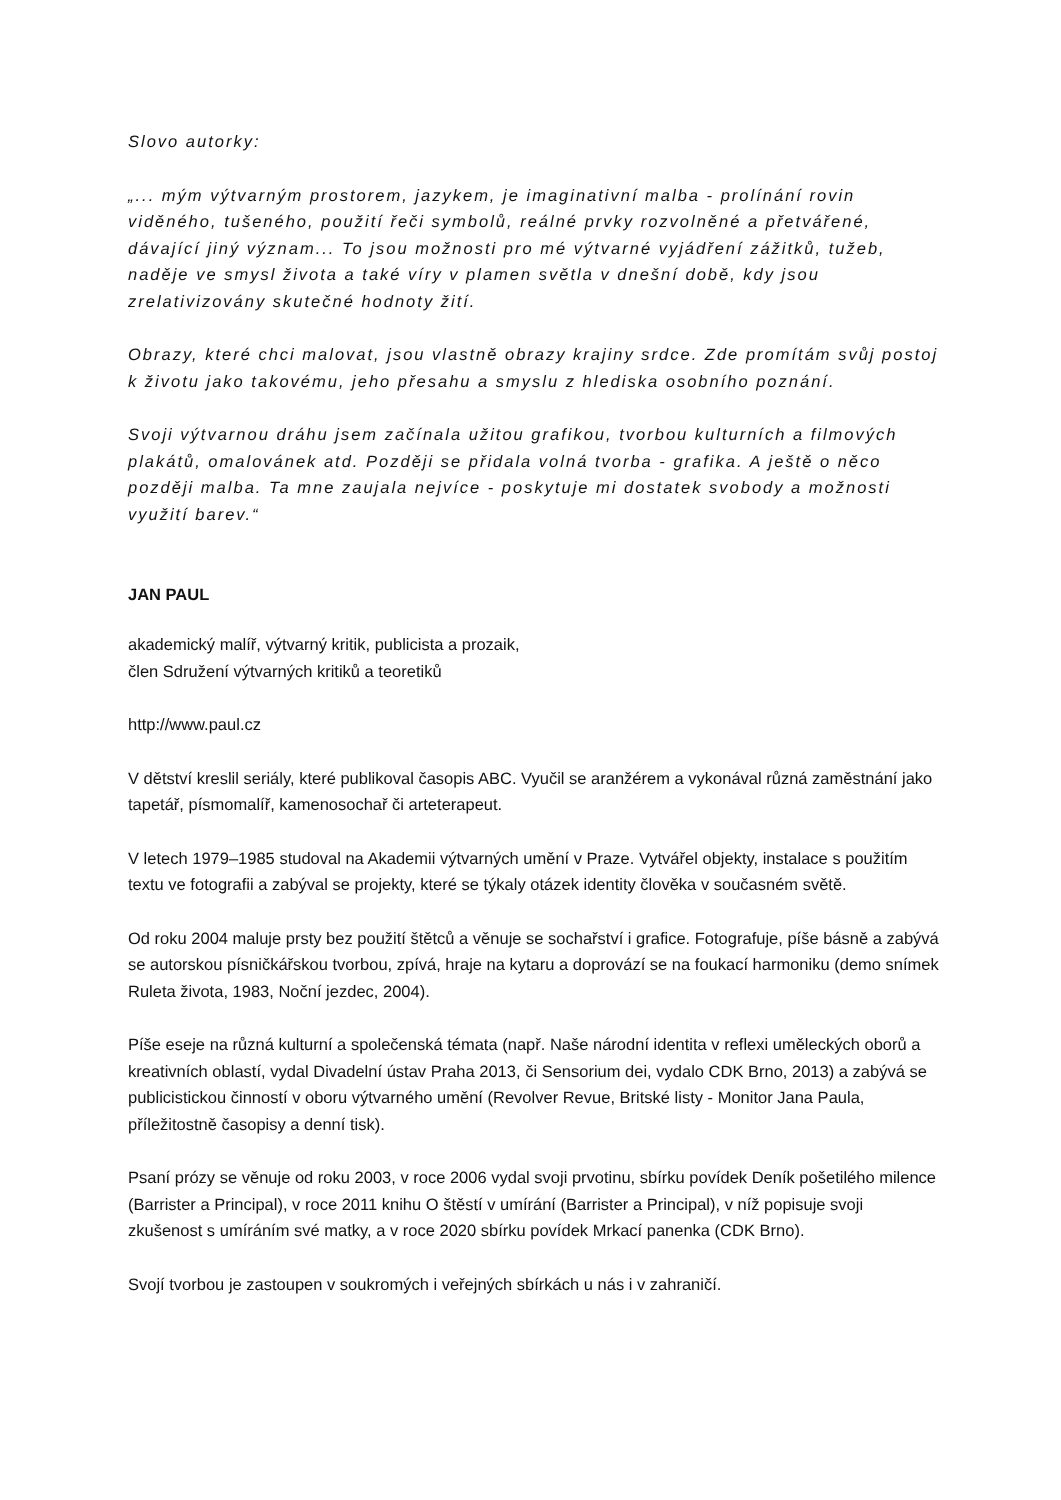Slovo autorky:
„... mým výtvarným prostorem, jazykem, je imaginativní malba - prolínání rovin viděného, tušeného, použití řeči symbolů, reálné prvky rozvolněné a přetvářené, dávající jiný význam... To jsou možnosti pro mé výtvarné vyjádření zážitků, tužeb, naděje ve smysl života a také víry v plamen světla v dnešní době, kdy jsou zrelativizovány skutečné hodnoty žití.
Obrazy, které chci malovat, jsou vlastně obrazy krajiny srdce. Zde promítám svůj postoj k životu jako takovému, jeho přesahu a smyslu z hlediska osobního poznání.
Svoji výtvarnou dráhu jsem začínala užitou grafikou, tvorbou kulturních a filmových plakátů, omalovánek atd. Později se přidala volná tvorba - grafika. A ještě o něco později malba. Ta mne zaujala nejvíce - poskytuje mi dostatek svobody a možnosti využití barev.“
JAN PAUL
akademický malíř, výtvarný kritik, publicista a prozaik,
člen Sdružení výtvarných kritiků a teoretiků
http://www.paul.cz
V dětství kreslil seriály, které publikoval časopis ABC. Vyučil se aranžérem a vykonával různá zaměstnání jako tapetář, písmomalíř, kamenosochař či arteterapeut.
V letech 1979–1985 studoval na Akademii výtvarných umění v Praze. Vytvářel objekty, instalace s použitím textu ve fotografii a zabýval se projekty, které se týkaly otázek identity člověka v současném světě.
Od roku 2004 maluje prsty bez použití štětců a věnuje se sochařství i grafice. Fotografuje, píše básně a zabývá se autorskou písničkářskou tvorbou, zpívá, hraje na kytaru a doprovází se na foukací harmoniku (demo snímek Ruleta života, 1983, Noční jezdec, 2004).
Píše eseje na různá kulturní a společenská témata (např. Naše národní identita v reflexi uměleckých oborů a kreativních oblastí, vydal Divadelní ústav Praha 2013, či Sensorium dei, vydalo CDK Brno, 2013) a zabývá se publicistickou činností v oboru výtvarného umění (Revolver Revue, Britské listy - Monitor Jana Paula, příležitostně časopisy a denní tisk).
Psaní prózy se věnuje od roku 2003, v roce 2006 vydal svoji prvotinu, sbírku povídek Deník pošetilého milence (Barrister a Principal), v roce 2011 knihu O štěstí v umírání (Barrister a Principal), v níž popisuje svoji zkušenost s umíráním své matky, a v roce 2020 sbírku povídek Mrkací panenka (CDK Brno).
Svojí tvorbou je zastoupen v soukromých i veřejných sbírkách u nás i v zahraničí.